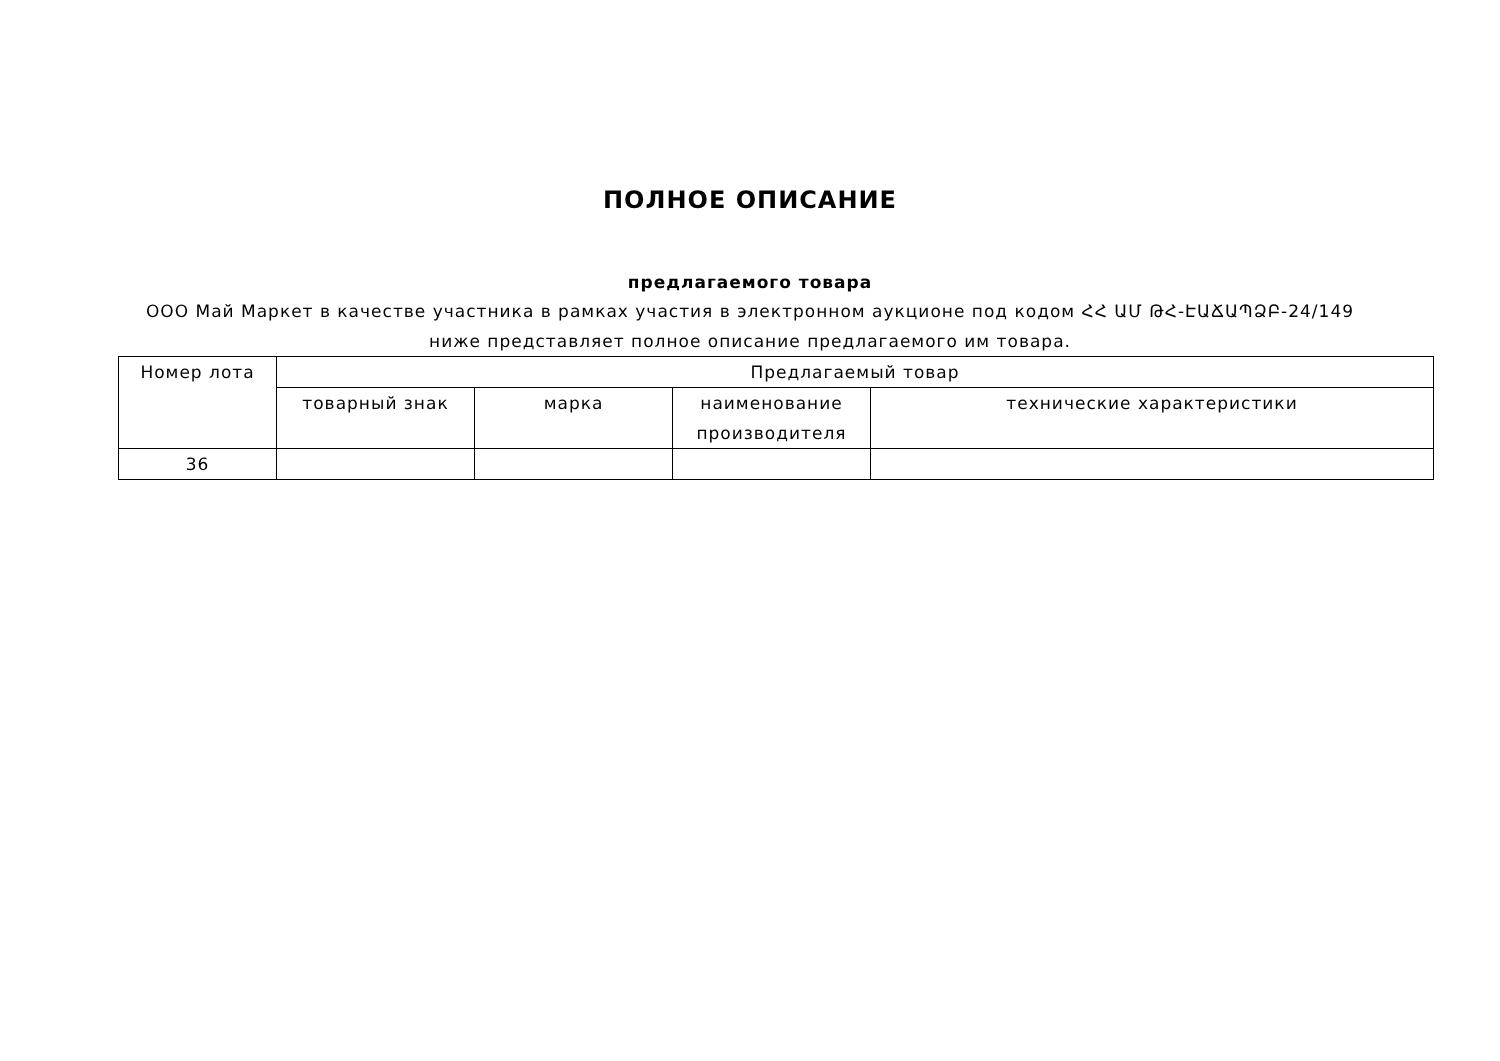ПОЛНОЕ ОПИСАНИЕ
предлагаемого товара
ООО Май Маркет в качестве участника в рамках участия в электронном аукционе под кодом ՀՀ ԱՄ ԹՀ-ԷԱՃԱՊՁԲ-24/149 ниже представляет полное описание предлагаемого им товара.
| Номер лота | Предлагаемый товар | | | |
| --- | --- | --- | --- | --- |
| | товарный знак | марка | наименование производителя | технические характеристики |
| 36 | | | | |